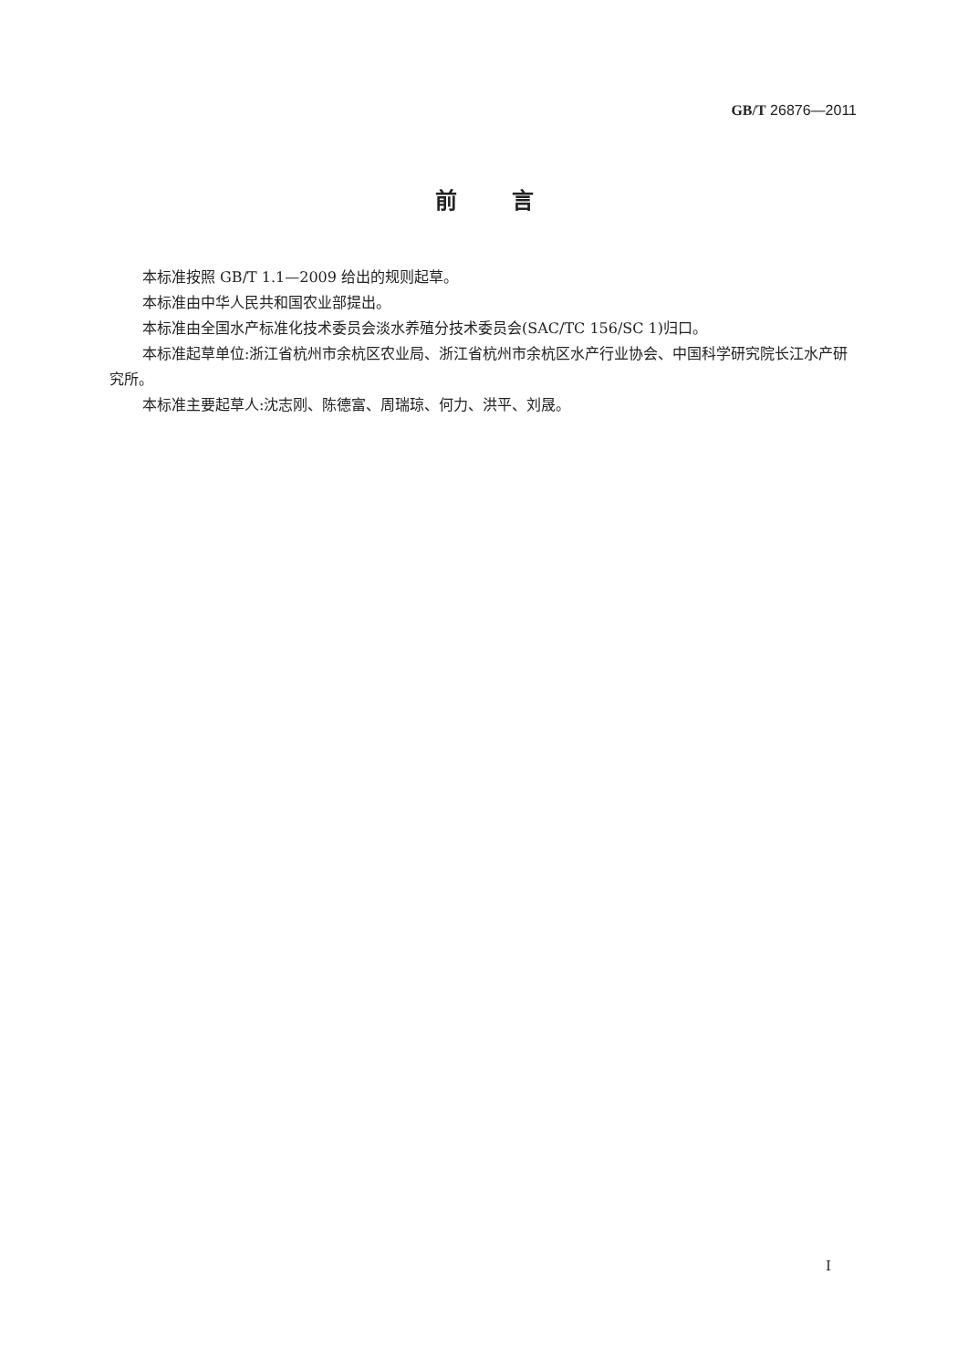GB/T 26876—2011
前言
本标准按照 GB/T 1.1—2009 给出的规则起草。
本标准由中华人民共和国农业部提出。
本标准由全国水产标准化技术委员会淡水养殖分技术委员会(SAC/TC 156/SC 1)归口。
本标准起草单位:浙江省杭州市余杭区农业局、浙江省杭州市余杭区水产行业协会、中国科学研究院长江水产研究所。
本标准主要起草人:沈志刚、陈德富、周瑞琼、何力、洪平、刘晟。
I